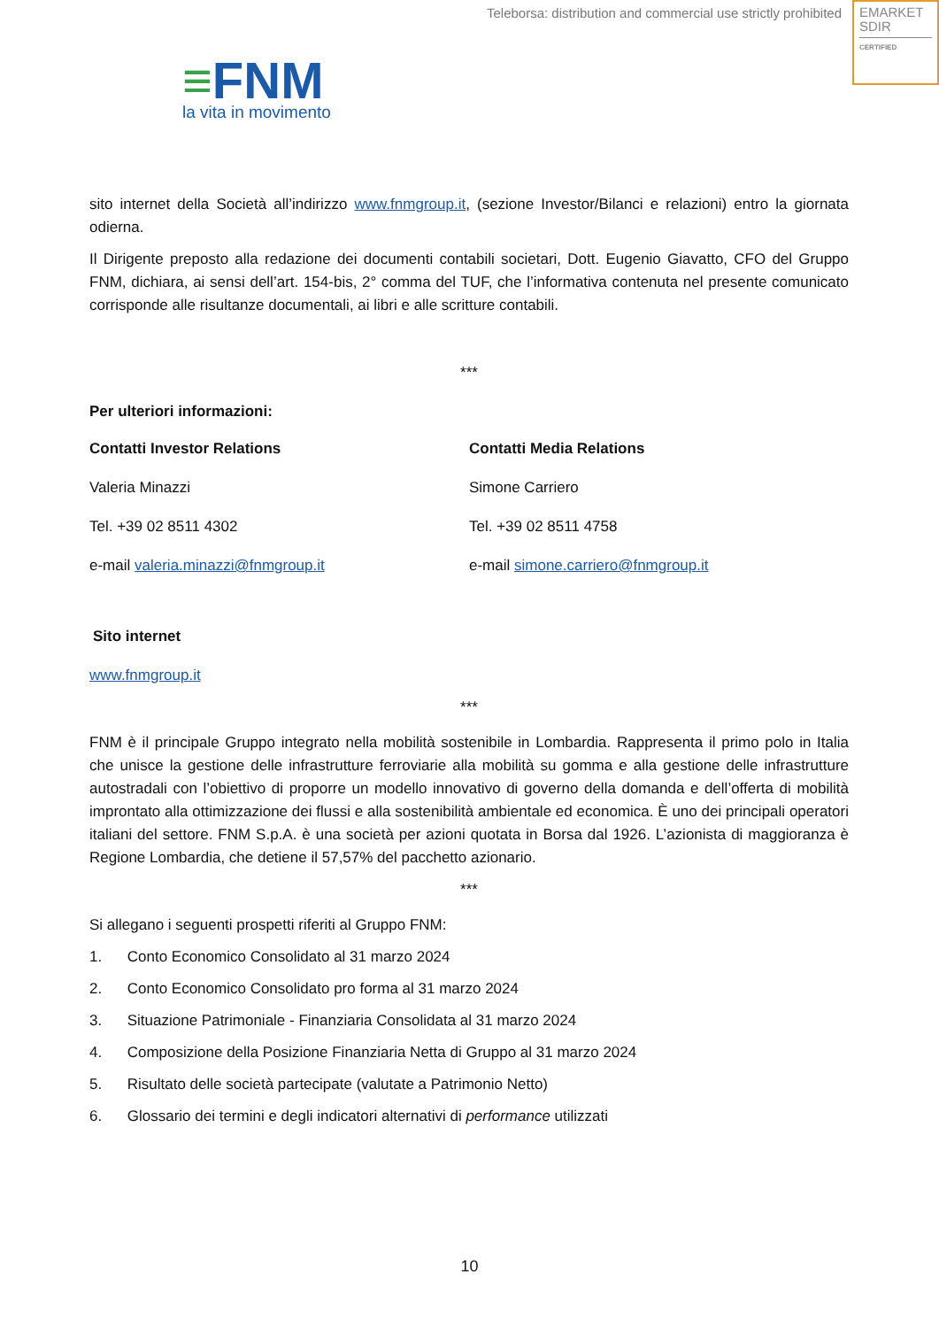Teleborsa: distribution and commercial use strictly prohibited
EMARKET
SDIR
CERTIFIED
≡FNM
la vita in movimento
sito internet della Società all’indirizzo www.fnmgroup.it, (sezione Investor/Bilanci e relazioni) entro la giornata odierna.
Il Dirigente preposto alla redazione dei documenti contabili societari, Dott. Eugenio Giavatto, CFO del Gruppo FNM, dichiara, ai sensi dell’art. 154-bis, 2° comma del TUF, che l’informativa contenuta nel presente comunicato corrisponde alle risultanze documentali, ai libri e alle scritture contabili.
***
Per ulteriori informazioni:
Contatti Investor Relations
Valeria Minazzi
Tel. +39 02 8511 4302
e-mail valeria.minazzi@fnmgroup.it
Contatti Media Relations
Simone Carriero
Tel. +39 02 8511 4758
e-mail simone.carriero@fnmgroup.it
Sito internet
www.fnmgroup.it
***
FNM è il principale Gruppo integrato nella mobilità sostenibile in Lombardia. Rappresenta il primo polo in Italia che unisce la gestione delle infrastrutture ferroviarie alla mobilità su gomma e alla gestione delle infrastrutture autostradali con l’obiettivo di proporre un modello innovativo di governo della domanda e dell’offerta di mobilità improntato alla ottimizzazione dei flussi e alla sostenibilità ambientale ed economica. È uno dei principali operatori italiani del settore. FNM S.p.A. è una società per azioni quotata in Borsa dal 1926. L’azionista di maggioranza è Regione Lombardia, che detiene il 57,57% del pacchetto azionario.
***
Si allegano i seguenti prospetti riferiti al Gruppo FNM:
1. Conto Economico Consolidato al 31 marzo 2024
2. Conto Economico Consolidato pro forma al 31 marzo 2024
3. Situazione Patrimoniale - Finanziaria Consolidata al 31 marzo 2024
4. Composizione della Posizione Finanziaria Netta di Gruppo al 31 marzo 2024
5. Risultato delle società partecipate (valutate a Patrimonio Netto)
6. Glossario dei termini e degli indicatori alternativi di performance utilizzati
10